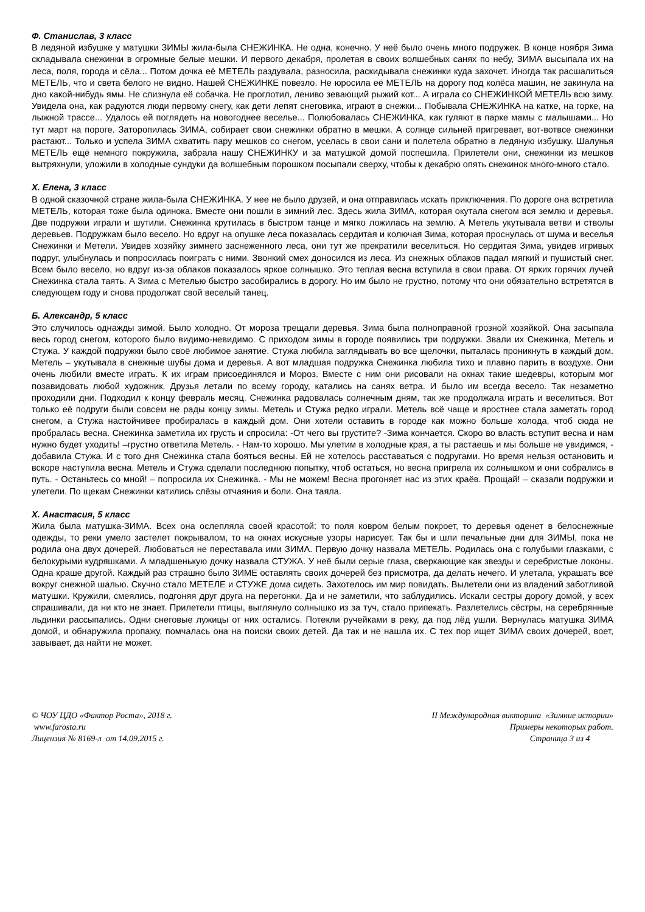Ф. Станислав, 3 класс
В ледяной избушке у матушки ЗИМЫ жила-была СНЕЖИНКА. Не одна, конечно. У неё было очень много подружек. В конце ноября Зима складывала снежинки в огромные белые мешки. И первого декабря, пролетая в своих волшебных санях по небу, ЗИМА высыпала их на леса, поля, города и сёла... Потом дочка её МЕТЕЛЬ раздувала, разносила, раскидывала снежинки куда захочет. Иногда так расшалиться МЕТЕЛЬ, что и света белого не видно. Нашей СНЕЖИНКЕ повезло. Не юросила её МЕТЕЛЬ на дорогу под колёса машин, не закинула на дно какой-нибудь ямы. Не слизнула её собачка. Не проглотил, лениво зевающий рыжий кот... А играла со СНЕЖИНКОЙ МЕТЕЛЬ всю зиму. Увидела она, как радуются люди первому снегу, как дети лепят снеговика, играют в снежки... Побывала СНЕЖИНКА на катке, на горке, на лыжной трассе... Удалось ей поглядеть на новогоднее веселье... Полюбовалась СНЕЖИНКА, как гуляют в парке мамы с малышами... Но тут март на пороге. Заторопилась ЗИМА, собирает свои снежинки обратно в мешки. А солнце сильней пригревает, вот-вотвсе снежинки растают... Только и успела ЗИМА схватить пару мешков со снегом, уселась в свои сани и полетела обратно в ледяную избушку. Шалунья МЕТЕЛЬ ещё немного покружила, забрала нашу СНЕЖИНКУ и за матушкой домой поспешила. Прилетели они, снежинки из мешков вытряхнули, уложили в холодные сундуки да волшебным порошком посыпали сверху, чтобы к декабрю опять снежинок много-много стало.
Х. Елена, 3 класс
В одной сказочной стране жила-была СНЕЖИНКА. У нее не было друзей, и она отправилась искать приключения. По дороге она встретила МЕТЕЛЬ, которая тоже была одинока. Вместе они пошли в зимний лес. Здесь жила ЗИМА, которая окутала снегом вся землю и деревья. Две подружки играли и шутили. Снежинка крутилась в быстром танце и мягко ложилась на землю. А Метель укутывала ветви и стволы деревьев. Подружкам было весело. Но вдруг на опушке леса показалась сердитая и колючая Зима, которая проснулась от шума и веселья Снежинки и Метели. Увидев хозяйку зимнего заснеженного леса, они тут же прекратили веселиться. Но сердитая Зима, увидев игривых подруг, улыбнулась и попросилась поиграть с ними. Звонкий смех доносился из леса. Из снежных облаков падал мягкий и пушистый снег. Всем было весело, но вдруг из-за облаков показалось яркое солнышко. Это теплая весна вступила в свои права. От ярких горячих лучей Снежинка стала таять. А Зима с Метелью быстро засобирались в дорогу. Но им было не грустно, потому что они обязательно встретятся в следующем году и снова продолжат свой веселый танец.
Б. Александр, 5 класс
Это случилось однажды зимой. Было холодно. От мороза трещали деревья. Зима была полноправной грозной хозяйкой. Она засыпала весь город снегом, которого было видимо-невидимо. С приходом зимы в городе появились три подружки. Звали их Снежинка, Метель и Стужа. У каждой подружки было своё любимое занятие. Стужа любила заглядывать во все щелочки, пыталась проникнуть в каждый дом. Метель – укутывала в снежные шубы дома и деревья. А вот младшая подружка Снежинка любила тихо и плавно парить в воздухе. Они очень любили вместе играть. К их играм присоединялся и Мороз. Вместе с ним они рисовали на окнах такие шедевры, которым мог позавидовать любой художник. Друзья летали по всему городу, катались на санях ветра. И было им всегда весело. Так незаметно проходили дни. Подходил к концу февраль месяц. Снежинка радовалась солнечным дням, так же продолжала играть и веселиться. Вот только её подруги были совсем не рады концу зимы. Метель и Стужа редко играли. Метель всё чаще и яростнее стала заметать город снегом, а Стужа настойчивее пробиралась в каждый дом. Они хотели оставить в городе как можно больше холода, чтоб сюда не пробралась весна. Снежинка заметила их грусть и спросила: -От чего вы грустите? -Зима кончается. Скоро во власть вступит весна и нам нужно будет уходить! –грустно ответила Метель. - Нам-то хорошо. Мы улетим в холодные края, а ты растаешь и мы больше не увидимся, - добавила Стужа. И с того дня Снежинка стала бояться весны. Ей не хотелось расставаться с подругами. Но время нельзя остановить и вскоре наступила весна. Метель и Стужа сделали последнюю попытку, чтоб остаться, но весна пригрела их солнышком и они собрались в путь. - Останьтесь со мной! – попросила их Снежинка. - Мы не можем! Весна прогоняет нас из этих краёв. Прощай! – сказали подружки и улетели. По щекам Снежинки катились слёзы отчаяния и боли. Она таяла.
Х. Анастасия, 5 класс
Жила была матушка-ЗИМА. Всех она ослепляла своей красотой: то поля ковром белым покроет, то деревья оденет в белоснежные одежды, то реки умело застелет покрывалом, то на окнах искусные узоры нарисует. Так бы и шли печальные дни для ЗИМЫ, пока не родила она двух дочерей. Любоваться не переставала ими ЗИМА. Первую дочку назвала МЕТЕЛЬ. Родилась она с голубыми глазками, с белокурыми кудряшками. А младшенькую дочку назвала СТУЖА. У неё были серые глаза, сверкающие как звезды и серебристые локоны. Одна краше другой. Каждый раз страшно было ЗИМЕ оставлять своих дочерей без присмотра, да делать нечего. И улетала, украшать всё вокруг снежной шалью. Скучно стало МЕТЕЛЕ и СТУЖЕ дома сидеть. Захотелось им мир повидать. Вылетели они из владений заботливой матушки. Кружили, смеялись, подгоняя друг друга на перегонки. Да и не заметили, что заблудились. Искали сестры дорогу домой, у всех спрашивали, да ни кто не знает. Прилетели птицы, выглянуло солнышко из за туч, стало припекать. Разлетелись сёстры, на серебрянные льдинки рассыпались. Одни снеговые лужицы от них остались. Потекли ручейками в реку, да под лёд ушли. Вернулась матушка ЗИМА домой, и обнаружила пропажу, помчалась она на поиски своих детей. Да так и не нашла их. С тех пор ищет ЗИМА своих дочерей, воет, завывает, да найти не может.
© ЧОУ ЦДО «Фактор Роста», 2018 г.
www.farosta.ru
Лицензия № 8169-л от 14.09.2015 г.
II Международная викторина «Зимние истории»
Примеры некоторых работ.
Страница 3 из 4